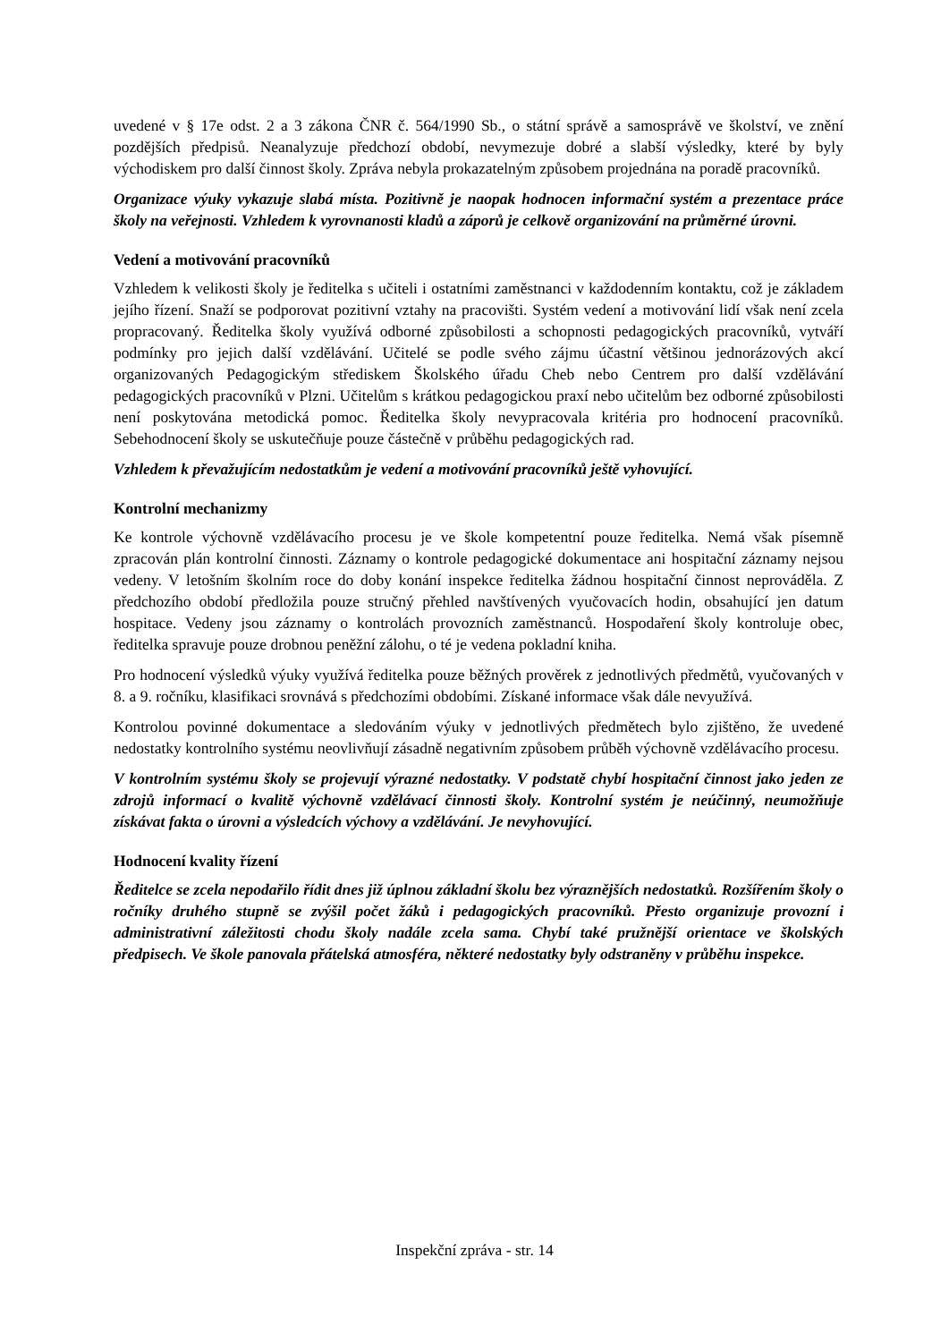uvedené v § 17e odst. 2 a 3 zákona ČNR č. 564/1990 Sb., o státní správě a samosprávě ve školství, ve znění pozdějších předpisů. Neanalyzuje předchozí období, nevymezuje dobré a slabší výsledky, které by byly východiskem pro další činnost školy. Zpráva nebyla prokazatelným způsobem projednána na poradě pracovníků.
Organizace výuky vykazuje slabá místa. Pozitivně je naopak hodnocen informační systém a prezentace práce školy na veřejnosti. Vzhledem k vyrovnanosti kladů a záporů je celkově organizování na průměrné úrovni.
Vedení a motivování pracovníků
Vzhledem k velikosti školy je ředitelka s učiteli i ostatními zaměstnanci v každodenním kontaktu, což je základem jejího řízení. Snaží se podporovat pozitivní vztahy na pracovišti. Systém vedení a motivování lidí však není zcela propracovaný. Ředitelka školy využívá odborné způsobilosti a schopnosti pedagogických pracovníků, vytváří podmínky pro jejich další vzdělávání. Učitelé se podle svého zájmu účastní většinou jednorázových akcí organizovaných Pedagogickým střediskem Školského úřadu Cheb nebo Centrem pro další vzdělávání pedagogických pracovníků v Plzni. Učitelům s krátkou pedagogickou praxí nebo učitelům bez odborné způsobilosti není poskytována metodická pomoc. Ředitelka školy nevypracovala kritéria pro hodnocení pracovníků. Sebehodnocení školy se uskutečňuje pouze částečně v průběhu pedagogických rad.
Vzhledem k převažujícím nedostatkům je vedení a motivování pracovníků ještě vyhovující.
Kontrolní mechanizmy
Ke kontrole výchovně vzdělávacího procesu je ve škole kompetentní pouze ředitelka. Nemá však písemně zpracován plán kontrolní činnosti. Záznamy o kontrole pedagogické dokumentace ani hospitační záznamy nejsou vedeny. V letošním školním roce do doby konání inspekce ředitelka žádnou hospitační činnost neprováděla. Z předchozího období předložila pouze stručný přehled navštívených vyučovacích hodin, obsahující jen datum hospitace. Vedeny jsou záznamy o kontrolách provozních zaměstnanců. Hospodaření školy kontroluje obec, ředitelka spravuje pouze drobnou peněžní zálohu, o té je vedena pokladní kniha.
Pro hodnocení výsledků výuky využívá ředitelka pouze běžných prověrek z jednotlivých předmětů, vyučovaných v 8. a 9. ročníku, klasifikaci srovnává s předchozími obdobími. Získané informace však dále nevyužívá.
Kontrolou povinné dokumentace a sledováním výuky v jednotlivých předmětech bylo zjištěno, že uvedené nedostatky kontrolního systému neovlivňují zásadně negativním způsobem průběh výchovně vzdělávacího procesu.
V kontrolním systému školy se projevují výrazné nedostatky. V podstatě chybí hospitační činnost jako jeden ze zdrojů informací o kvalitě výchovně vzdělávací činnosti školy. Kontrolní systém je neúčinný, neumožňuje získávat fakta o úrovni a výsledcích výchovy a vzdělávání. Je nevyhovující.
Hodnocení kvality řízení
Ředitelce se zcela nepodařilo řídit dnes již úplnou základní školu bez výraznějších nedostatků. Rozšířením školy o ročníky druhého stupně se zvýšil počet žáků i pedagogických pracovníků. Přesto organizuje provozní i administrativní záležitosti chodu školy nadále zcela sama. Chybí také pružnější orientace ve školských předpisech. Ve škole panovala přátelská atmosféra, některé nedostatky byly odstraněny v průběhu inspekce.
Inspekční zpráva - str. 14